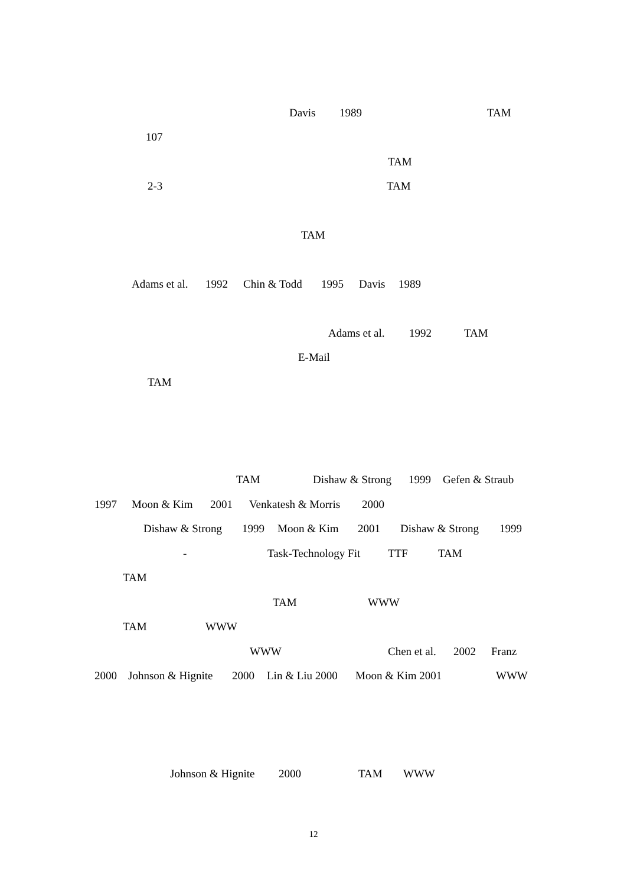Davis 1989 TAM
107
TAM
2-3 TAM
TAM
Adams et al. 1992 Chin & Todd 1995 Davis 1989
Adams et al. 1992 TAM
E-Mail
TAM
TAM Dishaw & Strong 1999 Gefen & Straub
1997 Moon & Kim 2001 Venkatesh & Morris 2000
Dishaw & Strong 1999 Moon & Kim 2001 Dishaw & Strong 1999
- Task-Technology Fit TTF TAM
TAM
TAM WWW
TAM WWW
WWW Chen et al. 2002 Franz
2000 Johnson & Hignite 2000 Lin & Liu 2000 Moon & Kim 2001 WWW
Johnson & Hignite 2000 TAM WWW
12